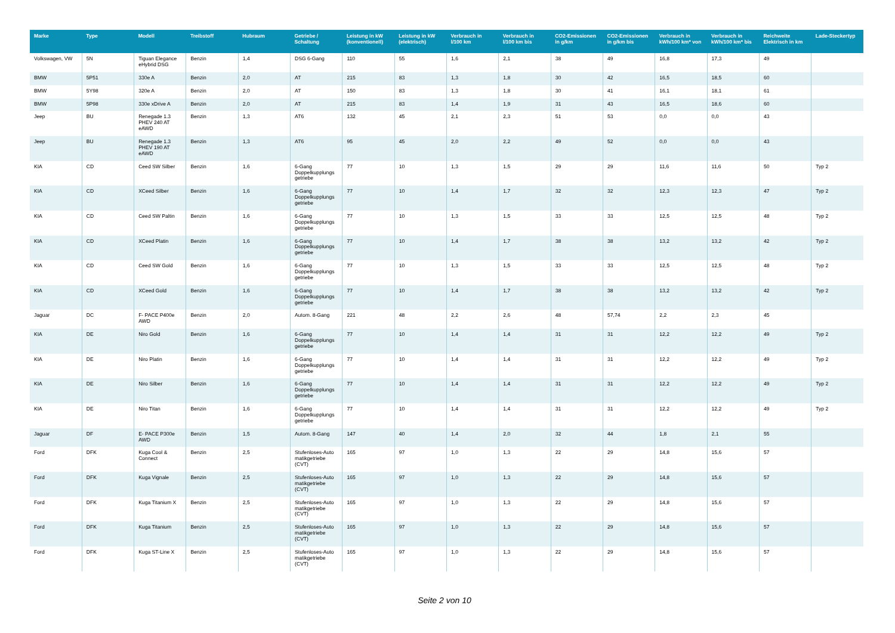| Marke | Type | Modell | Treibstoff | Hubraum | Getriebe / Schaltung | Leistung in kW (konventionell) | Leistung in kW (elektrisch) | Verbrauch in l/100 km | Verbrauch in l/100 km bis | CO2-Emissionen in g/km | CO2-Emissionen in g/km bis | Verbrauch in kWh/100 km* von | Verbrauch in kWh/100 km* bis | Reichweite Elektrisch in km | Lade-Steckertyp |
| --- | --- | --- | --- | --- | --- | --- | --- | --- | --- | --- | --- | --- | --- | --- | --- |
| Volkswagen, VW | 5N | Tiguan Elegance eHybrid DSG | Benzin | 1,4 | DSG 6-Gang | 110 | 55 | 1,6 | 2,1 | 38 | 49 | 16,8 | 17,3 | 49 | |
| BMW | 5P51 | 330e A | Benzin | 2,0 | AT | 215 | 83 | 1,3 | 1,8 | 30 | 42 | 16,5 | 18,5 | 60 | |
| BMW | 5Y98 | 320e A | Benzin | 2,0 | AT | 150 | 83 | 1,3 | 1,8 | 30 | 41 | 16,1 | 18,1 | 61 | |
| BMW | 5P98 | 330e xDrive A | Benzin | 2,0 | AT | 215 | 83 | 1,4 | 1,9 | 31 | 43 | 16,5 | 18,6 | 60 | |
| Jeep | BU | Renegade 1.3 PHEV 240 AT eAWD | Benzin | 1,3 | AT6 | 132 | 45 | 2,1 | 2,3 | 51 | 53 | 0,0 | 0,0 | 43 | |
| Jeep | BU | Renegade 1.3 PHEV 190 AT eAWD | Benzin | 1,3 | AT6 | 95 | 45 | 2,0 | 2,2 | 49 | 52 | 0,0 | 0,0 | 43 | |
| KIA | CD | Ceed SW Silber | Benzin | 1,6 | 6-Gang Doppelkupplungs getriebe | 77 | 10 | 1,3 | 1,5 | 29 | 29 | 11,6 | 11,6 | 50 | Typ 2 |
| KIA | CD | XCeed Silber | Benzin | 1,6 | 6-Gang Doppelkupplungs getriebe | 77 | 10 | 1,4 | 1,7 | 32 | 32 | 12,3 | 12,3 | 47 | Typ 2 |
| KIA | CD | Ceed SW Paltin | Benzin | 1,6 | 6-Gang Doppelkupplungs getriebe | 77 | 10 | 1,3 | 1,5 | 33 | 33 | 12,5 | 12,5 | 48 | Typ 2 |
| KIA | CD | XCeed Platin | Benzin | 1,6 | 6-Gang Doppelkupplungs getriebe | 77 | 10 | 1,4 | 1,7 | 38 | 38 | 13,2 | 13,2 | 42 | Typ 2 |
| KIA | CD | Ceed SW Gold | Benzin | 1,6 | 6-Gang Doppelkupplungs getriebe | 77 | 10 | 1,3 | 1,5 | 33 | 33 | 12,5 | 12,5 | 48 | Typ 2 |
| KIA | CD | XCeed Gold | Benzin | 1,6 | 6-Gang Doppelkupplungs getriebe | 77 | 10 | 1,4 | 1,7 | 38 | 38 | 13,2 | 13,2 | 42 | Typ 2 |
| Jaguar | DC | F- PACE P400e AWD | Benzin | 2,0 | Autom. 8-Gang | 221 | 48 | 2,2 | 2,6 | 48 | 57,74 | 2,2 | 2,3 | 45 | |
| KIA | DE | Niro Gold | Benzin | 1,6 | 6-Gang Doppelkupplungs getriebe | 77 | 10 | 1,4 | 1,4 | 31 | 31 | 12,2 | 12,2 | 49 | Typ 2 |
| KIA | DE | Niro Platin | Benzin | 1,6 | 6-Gang Doppelkupplungs getriebe | 77 | 10 | 1,4 | 1,4 | 31 | 31 | 12,2 | 12,2 | 49 | Typ 2 |
| KIA | DE | Niro Silber | Benzin | 1,6 | 6-Gang Doppelkupplungs getriebe | 77 | 10 | 1,4 | 1,4 | 31 | 31 | 12,2 | 12,2 | 49 | Typ 2 |
| KIA | DE | Niro Titan | Benzin | 1,6 | 6-Gang Doppelkupplungs getriebe | 77 | 10 | 1,4 | 1,4 | 31 | 31 | 12,2 | 12,2 | 49 | Typ 2 |
| Jaguar | DF | E- PACE P300e AWD | Benzin | 1,5 | Autom. 8-Gang | 147 | 40 | 1,4 | 2,0 | 32 | 44 | 1,8 | 2,1 | 55 | |
| Ford | DFK | Kuga Cool & Connect | Benzin | 2,5 | Stufenloses-Auto matikgetriebe (CVT) | 165 | 97 | 1,0 | 1,3 | 22 | 29 | 14,8 | 15,6 | 57 | |
| Ford | DFK | Kuga Vignale | Benzin | 2,5 | Stufenloses-Auto matikgetriebe (CVT) | 165 | 97 | 1,0 | 1,3 | 22 | 29 | 14,8 | 15,6 | 57 | |
| Ford | DFK | Kuga Titanium X | Benzin | 2,5 | Stufenloses-Auto matikgetriebe (CVT) | 165 | 97 | 1,0 | 1,3 | 22 | 29 | 14,8 | 15,6 | 57 | |
| Ford | DFK | Kuga Titanium | Benzin | 2,5 | Stufenloses-Auto matikgetriebe (CVT) | 165 | 97 | 1,0 | 1,3 | 22 | 29 | 14,8 | 15,6 | 57 | |
| Ford | DFK | Kuga ST-Line X | Benzin | 2,5 | Stufenloses-Auto matikgetriebe (CVT) | 165 | 97 | 1,0 | 1,3 | 22 | 29 | 14,8 | 15,6 | 57 | |
Seite 2 von 10